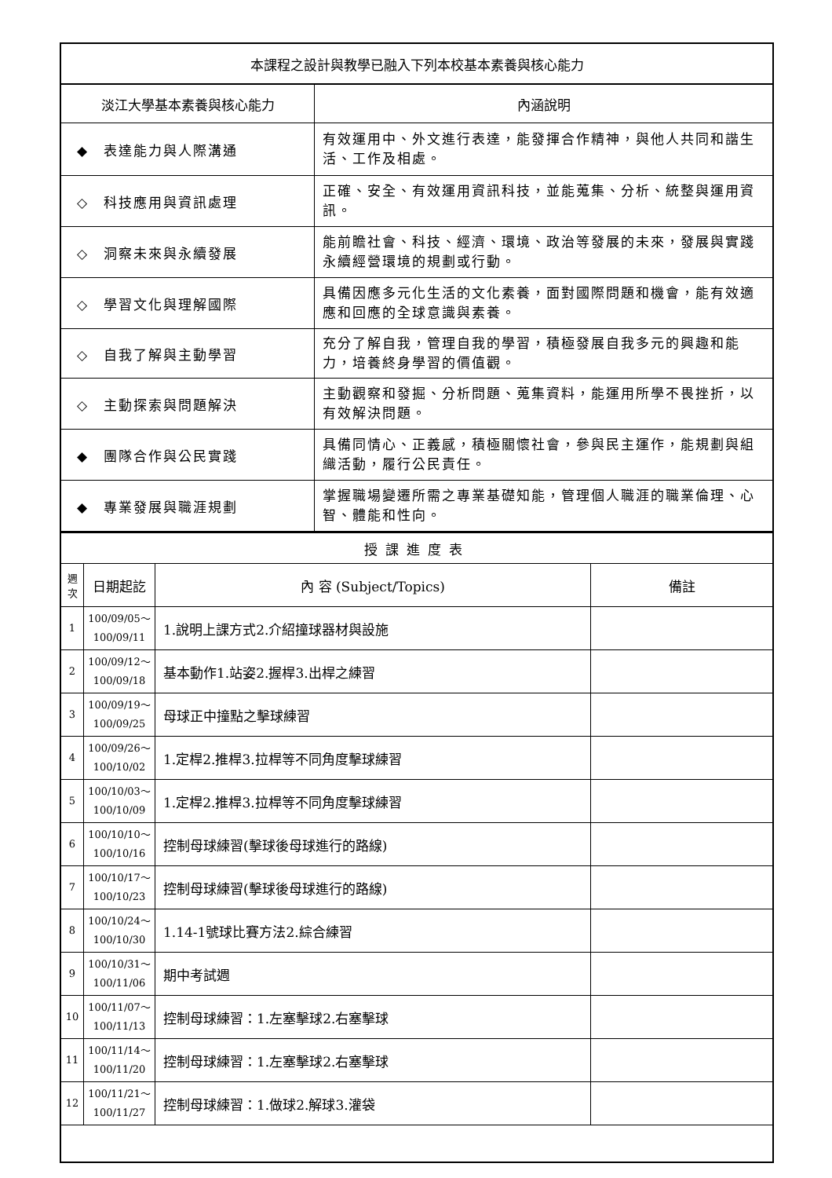| 本課程之設計與教學已融入下列本校基本素養與核心能力 | |
| 淡江大學基本素養與核心能力 | 內涵說明 |
| ◆ 表達能力與人際溝通 | 有效運用中、外文進行表達，能發揮合作精神，與他人共同和諧生活、工作及相處。 |
| ◇ 科技應用與資訊處理 | 正確、安全、有效運用資訊科技，並能蒐集、分析、統整與運用資訊。 |
| ◇ 洞察未來與永續發展 | 能前瞻社會、科技、經濟、環境、政治等發展的未來，發展與實踐永續經營環境的規劃或行動。 |
| ◇ 學習文化與理解國際 | 具備因應多元化生活的文化素養，面對國際問題和機會，能有效適應和回應的全球意識與素養。 |
| ◇ 自我了解與主動學習 | 充分了解自我，管理自我的學習，積極發展自我多元的興趣和能力，培養終身學習的價值觀。 |
| ◇ 主動探索與問題解決 | 主動觀察和發掘、分析問題、蒐集資料，能運用所學不畏挫折，以有效解決問題。 |
| ◆ 團隊合作與公民實踐 | 具備同情心、正義感，積極關懷社會，參與民主運作，能規劃與組織活動，履行公民責任。 |
| ◆ 專業發展與職涯規劃 | 掌握職場變遷所需之專業基礎知能，管理個人職涯的職業倫理、心智、體能和性向。 |
| 授課進度表 | | | |
| 週 次 | 日期起訖 | 內 容 (Subject/Topics) | 備註 |
| 1 | 100/09/05～ 100/09/11 | 1.說明上課方式2.介紹撞球器材與設施 | |
| 2 | 100/09/12～ 100/09/18 | 基本動作1.站姿2.握桿3.出桿之練習 | |
| 3 | 100/09/19～ 100/09/25 | 母球正中撞點之擊球練習 | |
| 4 | 100/09/26～ 100/10/02 | 1.定桿2.推桿3.拉桿等不同角度擊球練習 | |
| 5 | 100/10/03～ 100/10/09 | 1.定桿2.推桿3.拉桿等不同角度擊球練習 | |
| 6 | 100/10/10～ 100/10/16 | 控制母球練習(擊球後母球進行的路線) | |
| 7 | 100/10/17～ 100/10/23 | 控制母球練習(擊球後母球進行的路線) | |
| 8 | 100/10/24～ 100/10/30 | 1.14-1號球比賽方法2.綜合練習 | |
| 9 | 100/10/31～ 100/11/06 | 期中考試週 | |
| 10 | 100/11/07～ 100/11/13 | 控制母球練習：1.左塞擊球2.右塞擊球 | |
| 11 | 100/11/14～ 100/11/20 | 控制母球練習：1.左塞擊球2.右塞擊球 | |
| 12 | 100/11/21～ 100/11/27 | 控制母球練習：1.做球2.解球3.灌袋 | |